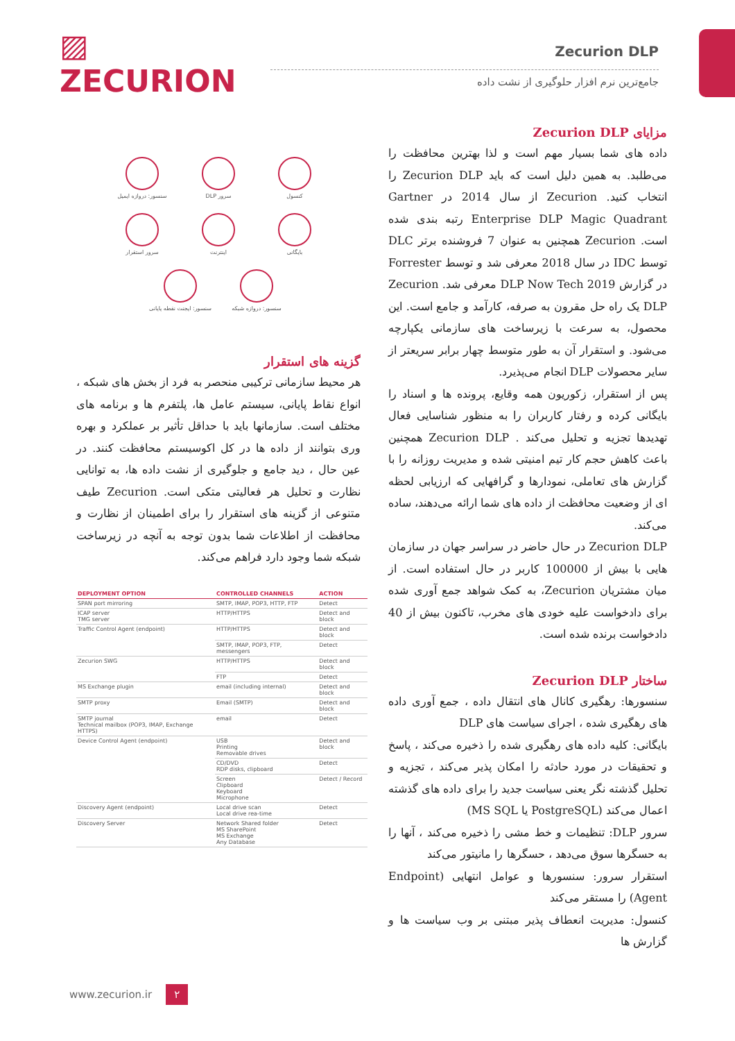▨ ZECURION
Zecurion DLP
جامع‌ترین نرم افزار حلوگیری از نشت داده
کنسول
سرور DLP
سنسور: دروازه ایمیل
بایگانی
اینترنت
سرور استقرار
سنسور: دروازه شبکه
سنسور: ایجنت نقطه پایانی
گزینه های استقرار
هر محیط سازمانی ترکیبی منحصر به فرد از بخش های شبکه ، انواع نقاط پایانی، سیستم عامل ها، پلتفرم ها و برنامه های مختلف است. سازمانها باید با حداقل تأثیر بر عملکرد و بهره وری بتوانند از داده ها در کل اکوسیستم محافظت کنند. در عین حال ، دید جامع و جلوگیری از نشت داده ها، به توانایی نظارت و تحلیل هر فعالیتی متکی است. Zecurion طیف متنوعی از گزینه های استقرار را برای اطمینان از نظارت و محافظت از اطلاعات شما بدون توجه به آنچه در زیرساخت شبکه شما وجود دارد فراهم می‌کند.
| DEPLOYMENT OPTION | CONTROLLED CHANNELS | ACTION |
| --- | --- | --- |
| SPAN port mirroring | SMTP, IMAP, POP3, HTTP, FTP | Detect |
| ICAP server TMG server | HTTP/HTTPS | Detect and block |
| Traffic Control Agent (endpoint) | HTTP/HTTPS | Detect and block |
| | SMTP, IMAP, POP3, FTP, messengers | Detect |
| Zecurion SWG | HTTP/HTTPS | Detect and block |
| | FTP | Detect |
| MS Exchange plugin | email (including internal) | Detect and block |
| SMTP proxy | Email (SMTP) | Detect and block |
| SMTP journal Technical mailbox (POP3, IMAP, Exchange HTTPS) | email | Detect |
| Device Control Agent (endpoint) | USB Printing Removable drives | Detect and block |
| | CD/DVD RDP disks, clipboard | Detect |
| | Screen Clipboard Keyboard Microphone | Detect / Record |
| Discovery Agent (endpoint) | Local drive scan Local drive rea-time | Detect |
| Discovery Server | Network Shared folder MS SharePoint MS Exchange Any Database | Detect |
مزایای Zecurion DLP
داده های شما بسیار مهم است و لذا بهترین محافظت را می‌طلبد. به همین دلیل است که باید Zecurion DLP را انتخاب کنید. Zecurion از سال 2014 در Gartner Enterprise DLP Magic Quadrant رتبه بندی شده است. Zecurion همچنین به عنوان 7 فروشنده برتر DLC توسط IDC در سال 2018 معرفی شد و توسط Forrester در گزارش DLP Now Tech 2019 معرفی شد. Zecurion DLP یک راه حل مقرون به صرفه، کارآمد و جامع است. این محصول، به سرعت با زیرساخت های سازمانی یکپارچه می‌شود. و استقرار آن به طور متوسط چهار برابر سریعتر از سایر محصولات DLP انجام می‌پذیرد.
پس از استقرار، زکوریون همه وقایع، پرونده ها و اسناد را بایگانی کرده و رفتار کاربران را به منظور شناسایی فعال تهدیدها تجزیه و تحلیل می‌کند . Zecurion DLP همچنین باعث کاهش حجم کار تیم امنیتی شده و مدیریت روزانه را با گزارش های تعاملی، نمودارها و گرافهایی که ارزیابی لحظه ای از وضعیت محافظت از داده های شما ارائه می‌دهند، ساده می‌کند.
Zecurion DLP در حال حاضر در سراسر جهان در سازمان هایی با بیش از 100000 کاربر در حال استفاده است. از میان مشتریان Zecurion، به کمک شواهد جمع آوری شده برای دادخواست علیه خودی های مخرب، تاکنون بیش از 40 دادخواست برنده شده است.
ساختار Zecurion DLP
سنسورها: رهگیری کانال های انتقال داده ، جمع آوری داده های رهگیری شده ، اجرای سیاست های DLP
بایگانی: کلیه داده های رهگیری شده را ذخیره می‌کند ، پاسخ و تحقیقات در مورد حادثه را امکان پذیر می‌کند ، تجزیه و تحلیل گذشته نگر یعنی سیاست جدید را برای داده های گذشته اعمال می‌کند (PostgreSQL یا MS SQL)
سرور DLP: تنظیمات و خط مشی را ذخیره می‌کند ، آنها را به حسگرها سوق می‌دهد ، حسگرها را مانیتور می‌کند
استقرار سرور: سنسورها و عوامل انتهایی (Endpoint Agent) را مستقر می‌کند
کنسول: مدیریت انعطاف پذیر مبتنی بر وب سیاست ها و گزارش ها
www.zecurion.ir ۲